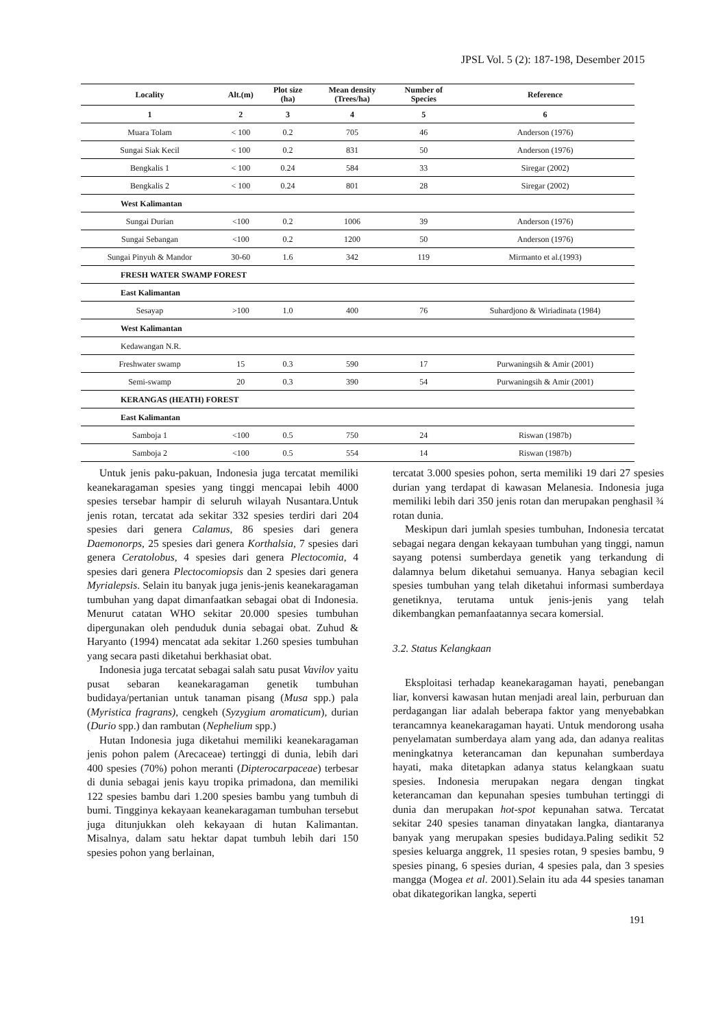JPSL Vol. 5 (2): 187-198, Desember 2015
| Locality | Alt.(m) | Plot size (ha) | Mean density (Trees/ha) | Number of Species | Reference |
| --- | --- | --- | --- | --- | --- |
| 1 | 2 | 3 | 4 | 5 | 6 |
| Muara Tolam | < 100 | 0.2 | 705 | 46 | Anderson (1976) |
| Sungai Siak Kecil | < 100 | 0.2 | 831 | 50 | Anderson (1976) |
| Bengkalis 1 | < 100 | 0.24 | 584 | 33 | Siregar (2002) |
| Bengkalis 2 | < 100 | 0.24 | 801 | 28 | Siregar (2002) |
| West Kalimantan | | | | | |
| Sungai Durian | <100 | 0.2 | 1006 | 39 | Anderson (1976) |
| Sungai Sebangan | <100 | 0.2 | 1200 | 50 | Anderson (1976) |
| Sungai Pinyuh & Mandor | 30-60 | 1.6 | 342 | 119 | Mirmanto et al.(1993) |
| FRESH WATER SWAMP FOREST | | | | | |
| East Kalimantan | | | | | |
| Sesayap | >100 | 1.0 | 400 | 76 | Suhardjono & Wiriadinata (1984) |
| West Kalimantan | | | | | |
| Kedawangan N.R. | | | | | |
| Freshwater swamp | 15 | 0.3 | 590 | 17 | Purwaningsih & Amir (2001) |
| Semi-swamp | 20 | 0.3 | 390 | 54 | Purwaningsih & Amir (2001) |
| KERANGAS (HEATH) FOREST | | | | | |
| East Kalimantan | | | | | |
| Samboja 1 | <100 | 0.5 | 750 | 24 | Riswan (1987b) |
| Samboja 2 | <100 | 0.5 | 554 | 14 | Riswan (1987b) |
Untuk jenis paku-pakuan, Indonesia juga tercatat memiliki keanekaragaman spesies yang tinggi mencapai lebih 4000 spesies tersebar hampir di seluruh wilayah Nusantara.Untuk jenis rotan, tercatat ada sekitar 332 spesies terdiri dari 204 spesies dari genera Calamus, 86 spesies dari genera Daemonorps, 25 spesies dari genera Korthalsia, 7 spesies dari genera Ceratolobus, 4 spesies dari genera Plectocomia, 4 spesies dari genera Plectocomiopsis dan 2 spesies dari genera Myrialepsis. Selain itu banyak juga jenis-jenis keanekaragaman tumbuhan yang dapat dimanfaatkan sebagai obat di Indonesia. Menurut catatan WHO sekitar 20.000 spesies tumbuhan dipergunakan oleh penduduk dunia sebagai obat. Zuhud & Haryanto (1994) mencatat ada sekitar 1.260 spesies tumbuhan yang secara pasti diketahui berkhasiat obat.
Indonesia juga tercatat sebagai salah satu pusat Vavilov yaitu pusat sebaran keanekaragaman genetik tumbuhan budidaya/pertanian untuk tanaman pisang (Musa spp.) pala (Myristica fragrans), cengkeh (Syzygium aromaticum), durian (Durio spp.) dan rambutan (Nephelium spp.)
Hutan Indonesia juga diketahui memiliki keanekaragaman jenis pohon palem (Arecaceae) tertinggi di dunia, lebih dari 400 spesies (70%) pohon meranti (Dipterocarpaceae) terbesar di dunia sebagai jenis kayu tropika primadona, dan memiliki 122 spesies bambu dari 1.200 spesies bambu yang tumbuh di bumi. Tingginya kekayaan keanekaragaman tumbuhan tersebut juga ditunjukkan oleh kekayaan di hutan Kalimantan. Misalnya, dalam satu hektar dapat tumbuh lebih dari 150 spesies pohon yang berlainan,
tercatat 3.000 spesies pohon, serta memiliki 19 dari 27 spesies durian yang terdapat di kawasan Melanesia. Indonesia juga memiliki lebih dari 350 jenis rotan dan merupakan penghasil ¾ rotan dunia.
Meskipun dari jumlah spesies tumbuhan, Indonesia tercatat sebagai negara dengan kekayaan tumbuhan yang tinggi, namun sayang potensi sumberdaya genetik yang terkandung di dalamnya belum diketahui semuanya. Hanya sebagian kecil spesies tumbuhan yang telah diketahui informasi sumberdaya genetiknya, terutama untuk jenis-jenis yang telah dikembangkan pemanfaatannya secara komersial.
3.2. Status Kelangkaan
Eksploitasi terhadap keanekaragaman hayati, penebangan liar, konversi kawasan hutan menjadi areal lain, perburuan dan perdagangan liar adalah beberapa faktor yang menyebabkan terancamnya keanekaragaman hayati. Untuk mendorong usaha penyelamatan sumberdaya alam yang ada, dan adanya realitas meningkatnya keterancaman dan kepunahan sumberdaya hayati, maka ditetapkan adanya status kelangkaan suatu spesies. Indonesia merupakan negara dengan tingkat keterancaman dan kepunahan spesies tumbuhan tertinggi di dunia dan merupakan hot-spot kepunahan satwa. Tercatat sekitar 240 spesies tanaman dinyatakan langka, diantaranya banyak yang merupakan spesies budidaya.Paling sedikit 52 spesies keluarga anggrek, 11 spesies rotan, 9 spesies bambu, 9 spesies pinang, 6 spesies durian, 4 spesies pala, dan 3 spesies mangga (Mogea et al. 2001).Selain itu ada 44 spesies tanaman obat dikategorikan langka, seperti
191